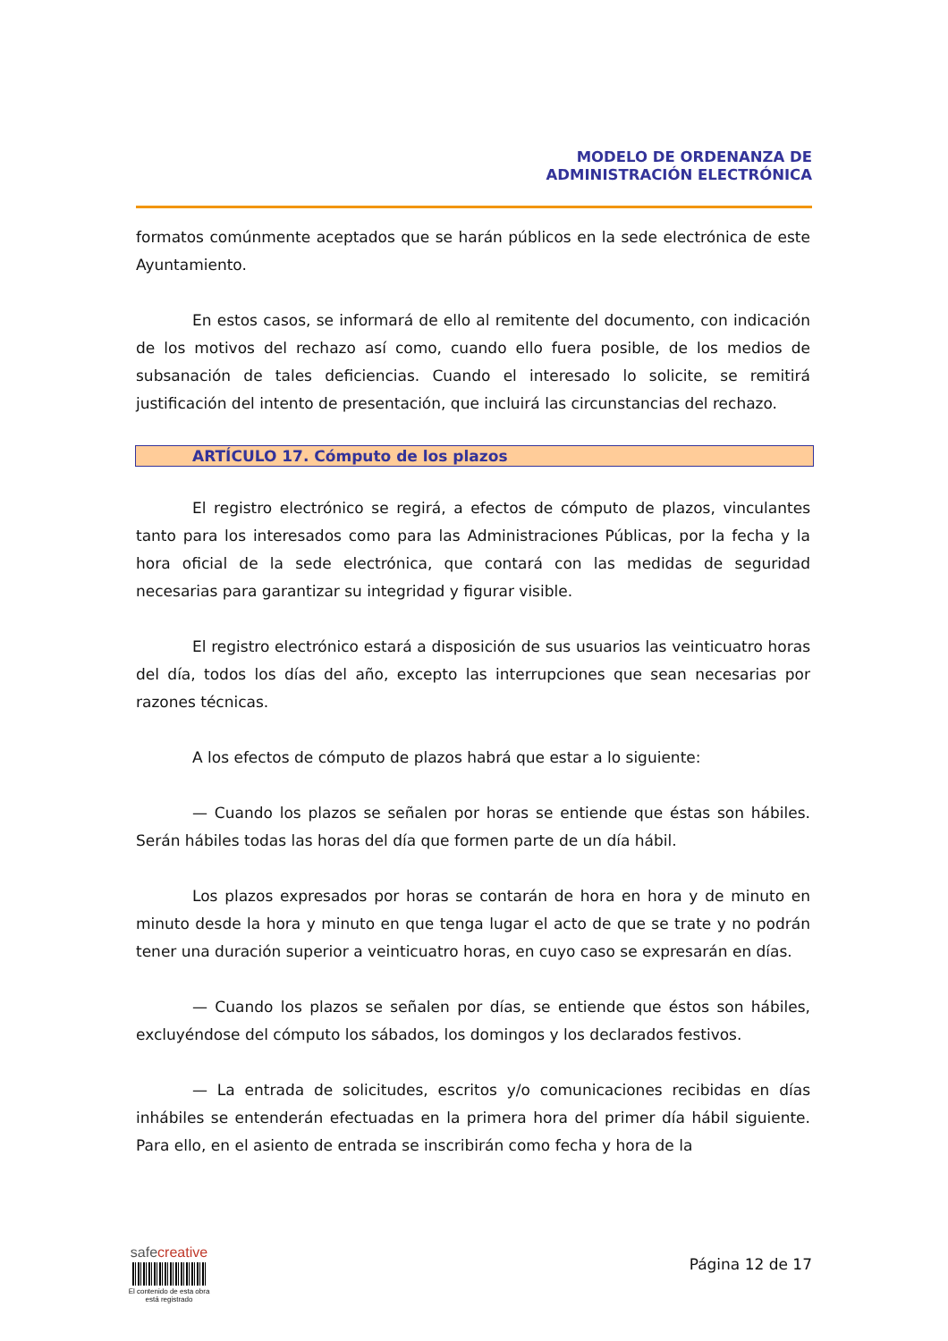MODELO DE ORDENANZA DE
ADMINISTRACIÓN ELECTRÓNICA
formatos comúnmente aceptados que se harán públicos en la sede electrónica de este Ayuntamiento.
En estos casos, se informará de ello al remitente del documento, con indicación de los motivos del rechazo así como, cuando ello fuera posible, de los medios de subsanación de tales deficiencias. Cuando el interesado lo solicite, se remitirá justificación del intento de presentación, que incluirá las circunstancias del rechazo.
ARTÍCULO 17. Cómputo de los plazos
El registro electrónico se regirá, a efectos de cómputo de plazos, vinculantes tanto para los interesados como para las Administraciones Públicas, por la fecha y la hora oficial de la sede electrónica, que contará con las medidas de seguridad necesarias para garantizar su integridad y figurar visible.
El registro electrónico estará a disposición de sus usuarios las veinticuatro horas del día, todos los días del año, excepto las interrupciones que sean necesarias por razones técnicas.
A los efectos de cómputo de plazos habrá que estar a lo siguiente:
— Cuando los plazos se señalen por horas se entiende que éstas son hábiles. Serán hábiles todas las horas del día que formen parte de un día hábil.
Los plazos expresados por horas se contarán de hora en hora y de minuto en minuto desde la hora y minuto en que tenga lugar el acto de que se trate y no podrán tener una duración superior a veinticuatro horas, en cuyo caso se expresarán en días.
— Cuando los plazos se señalen por días, se entiende que éstos son hábiles, excluyéndose del cómputo los sábados, los domingos y los declarados festivos.
— La entrada de solicitudes, escritos y/o comunicaciones recibidas en días inhábiles se entenderán efectuadas en la primera hora del primer día hábil siguiente. Para ello, en el asiento de entrada se inscribirán como fecha y hora de la
safe creative
El contenido de esta obra
está registrado
Página 12 de 17